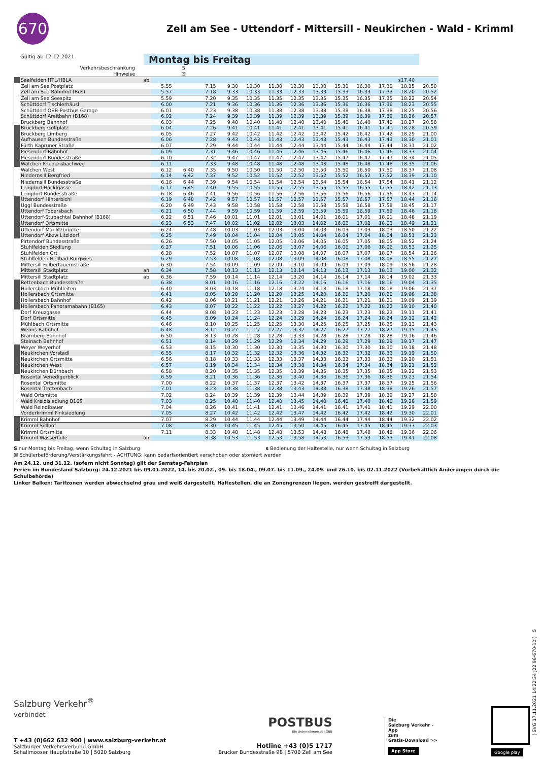670
Zell am See - Uttendorf - Mittersill - Neukirchen - Wald - Krimml
Gültig ab 12.12.2021
Montag bis Freitag
| | Verkehrsbeschränkung | | | S | | | | | | | | | | | |
| | Hinweise | | | ☒ | | | | | | | | | | | |
| | Saalfelden HTL/HBLA | ab | | | | | | | | | | | | s17.40 | |
| | Zell am See Postplatz | | 5.55 | | 7.15 | 9.30 | 10.30 | 11.30 | 12.30 | 13.30 | 15.30 | 16.30 | 17.30 | 18.15 | 20.50 |
| | Zell am See Bahnhof (Bus) | | 5.57 | | 7.18 | 9.33 | 10.33 | 11.33 | 12.33 | 13.33 | 15.33 | 16.33 | 17.33 | 18.20 | 20.52 |
| | Zell am See Seespitz | | 5.59 | | 7.20 | 9.35 | 10.35 | 11.35 | 12.35 | 13.35 | 15.35 | 16.35 | 17.35 | 18.22 | 20.54 |
| | Schüttdorf Tischlerhäusl | | 6.00 | | 7.21 | 9.36 | 10.36 | 11.36 | 12.36 | 13.36 | 15.36 | 16.36 | 17.36 | 18.23 | 20.55 |
| | Schüttdorf ÖBB-Postbus Garage | | 6.01 | | 7.23 | 9.38 | 10.38 | 11.38 | 12.38 | 13.38 | 15.38 | 16.38 | 17.38 | 18.25 | 20.56 |
| | Schüttdorf Areitbahn (B168) | | 6.02 | | 7.24 | 9.39 | 10.39 | 11.39 | 12.39 | 13.39 | 15.39 | 16.39 | 17.39 | 18.26 | 20.57 |
| | Bruckberg Bahnhof | | 6.03 | | 7.25 | 9.40 | 10.40 | 11.40 | 12.40 | 13.40 | 15.40 | 16.40 | 17.40 | 18.27 | 20.58 |
| | Bruckberg Golfplatz | | 6.04 | | 7.26 | 9.41 | 10.41 | 11.41 | 12.41 | 13.41 | 15.41 | 16.41 | 17.41 | 18.28 | 20.59 |
| | Bruckberg Limberg | | 6.05 | | 7.27 | 9.42 | 10.42 | 11.42 | 12.42 | 13.42 | 15.42 | 16.42 | 17.42 | 18.29 | 21.00 |
| | Aufhausen Bundesstraße | | 6.06 | | 7.28 | 9.43 | 10.43 | 11.43 | 12.43 | 13.43 | 15.43 | 16.43 | 17.43 | 18.30 | 21.01 |
| | Fürth Kapruner Straße | | 6.07 | | 7.29 | 9.44 | 10.44 | 11.44 | 12.44 | 13.44 | 15.44 | 16.44 | 17.44 | 18.31 | 21.02 |
| | Piesendorf Bahnhof | | 6.09 | | 7.31 | 9.46 | 10.46 | 11.46 | 12.46 | 13.46 | 15.46 | 16.46 | 17.46 | 18.33 | 21.04 |
| | Piesendorf Bundesstraße | | 6.10 | | 7.32 | 9.47 | 10.47 | 11.47 | 12.47 | 13.47 | 15.47 | 16.47 | 17.47 | 18.34 | 21.05 |
| | Walchen Friedensbachweg | | 6.11 | | 7.33 | 9.48 | 10.48 | 11.48 | 12.48 | 13.48 | 15.48 | 16.48 | 17.48 | 18.35 | 21.06 |
| | Walchen West | | 6.12 | 6.40 | 7.35 | 9.50 | 10.50 | 11.50 | 12.50 | 13.50 | 15.50 | 16.50 | 17.50 | 18.37 | 21.08 |
| | Niedernsill Bergfried | | 6.14 | 6.42 | 7.37 | 9.52 | 10.52 | 11.52 | 12.52 | 13.52 | 15.52 | 16.52 | 17.52 | 18.39 | 21.10 |
| | Niedernsill Bundesstraße | | 6.16 | 6.44 | 7.39 | 9.54 | 10.54 | 11.54 | 12.54 | 13.54 | 15.54 | 16.54 | 17.54 | 18.41 | 21.12 |
| | Lengdorf Hacklgasse | | 6.17 | 6.45 | 7.40 | 9.55 | 10.55 | 11.55 | 12.55 | 13.55 | 15.55 | 16.55 | 17.55 | 18.42 | 21.13 |
| | Lengdorf Bundesstraße | | 6.18 | 6.46 | 7.41 | 9.56 | 10.56 | 11.56 | 12.56 | 13.56 | 15.56 | 16.56 | 17.56 | 18.43 | 21.14 |
| | Uttendorf Hinterbichl | | 6.19 | 6.48 | 7.42 | 9.57 | 10.57 | 11.57 | 12.57 | 13.57 | 15.57 | 16.57 | 17.57 | 18.44 | 21.16 |
| | Uggl Bundesstraße | | 6.20 | 6.49 | 7.43 | 9.58 | 10.58 | 11.58 | 12.58 | 13.58 | 15.58 | 16.58 | 17.58 | 18.45 | 21.17 |
| | Uttendorf Tobersbach | | 6.21 | 6.50 | 7.44 | 9.59 | 10.59 | 11.59 | 12.59 | 13.59 | 15.59 | 16.59 | 17.59 | 18.46 | 21.18 |
| | Uttendorf-Stubachtal Bahnhof (B168) | | 6.22 | 6.51 | 7.46 | 10.01 | 11.01 | 12.01 | 13.01 | 14.01 | 16.01 | 17.01 | 18.01 | 18.48 | 21.19 |
| | Uttendorf Ortsmitte | | 6.23 | 6.53 | 7.47 | 10.02 | 11.02 | 12.02 | 13.03 | 14.02 | 16.02 | 17.02 | 18.02 | 18.49 | 21.21 |
| | Uttendorf Manlitzbrücke | | 6.24 | | 7.48 | 10.03 | 11.03 | 12.03 | 13.04 | 14.03 | 16.03 | 17.03 | 18.03 | 18.50 | 21.22 |
| | Uttendorf Abzw Litzldorf | | 6.25 | | 7.49 | 10.04 | 11.04 | 12.04 | 13.05 | 14.04 | 16.04 | 17.04 | 18.04 | 18.51 | 21.23 |
| | Pirtendorf Bundesstraße | | 6.26 | | 7.50 | 10.05 | 11.05 | 12.05 | 13.06 | 14.05 | 16.05 | 17.05 | 18.05 | 18.52 | 21.24 |
| | Stuhlfelden Siedlung | | 6.27 | | 7.51 | 10.06 | 11.06 | 12.06 | 13.07 | 14.06 | 16.06 | 17.06 | 18.06 | 18.53 | 21.25 |
| | Stuhlfelden Ort | | 6.28 | | 7.52 | 10.07 | 11.07 | 12.07 | 13.08 | 14.07 | 16.07 | 17.07 | 18.07 | 18.54 | 21.26 |
| | Stuhlfelden Heilbad Burgwies | | 6.29 | | 7.53 | 10.08 | 11.08 | 12.08 | 13.09 | 14.08 | 16.08 | 17.08 | 18.08 | 18.55 | 21.27 |
| | Mittersill Felbertauernstraße | | 6.30 | | 7.54 | 10.09 | 11.09 | 12.09 | 13.10 | 14.09 | 16.09 | 17.09 | 18.09 | 18.56 | 21.28 |
| | Mittersill Stadtplatz | an | 6.34 | | 7.58 | 10.13 | 11.13 | 12.13 | 13.14 | 14.13 | 16.13 | 17.13 | 18.13 | 19.00 | 21.32 |
| | Mittersill Stadtplatz | ab | 6.36 | | 7.59 | 10.14 | 11.14 | 12.14 | 13.20 | 14.14 | 16.14 | 17.14 | 18.14 | 19.02 | 21.33 |
| | Rettenbach Bundesstraße | | 6.38 | | 8.01 | 10.16 | 11.16 | 12.16 | 13.22 | 14.16 | 16.16 | 17.16 | 18.16 | 19.04 | 21.35 |
| | Hollersbach Mühlleiten | | 6.40 | | 8.03 | 10.18 | 11.18 | 12.18 | 13.24 | 14.18 | 16.18 | 17.18 | 18.18 | 19.06 | 21.37 |
| | Hollersbach Ortsmitte | | 6.41 | | 8.05 | 10.20 | 11.20 | 12.20 | 13.25 | 14.20 | 16.20 | 17.20 | 18.20 | 19.08 | 21.38 |
| | Hollersbach Bahnhof | | 6.42 | | 8.06 | 10.21 | 11.21 | 12.21 | 13.26 | 14.21 | 16.21 | 17.21 | 18.21 | 19.09 | 21.39 |
| | Hollersbach Panoramabahn (B165) | | 6.43 | | 8.07 | 10.22 | 11.22 | 12.22 | 13.27 | 14.22 | 16.22 | 17.22 | 18.22 | 19.10 | 21.40 |
| | Dorf Kreuzgasse | | 6.44 | | 8.08 | 10.23 | 11.23 | 12.23 | 13.28 | 14.23 | 16.23 | 17.23 | 18.23 | 19.11 | 21.41 |
| | Dorf Ortsmitte | | 6.45 | | 8.09 | 10.24 | 11.24 | 12.24 | 13.29 | 14.24 | 16.24 | 17.24 | 18.24 | 19.12 | 21.42 |
| | Mühlbach Ortsmitte | | 6.46 | | 8.10 | 10.25 | 11.25 | 12.25 | 13.30 | 14.25 | 16.25 | 17.25 | 18.25 | 19.13 | 21.43 |
| | Wenns Bahnhof | | 6.48 | | 8.12 | 10.27 | 11.27 | 12.27 | 13.32 | 14.27 | 16.27 | 17.27 | 18.27 | 19.15 | 21.45 |
| | Bramberg Bahnhof | | 6.50 | | 8.13 | 10.28 | 11.28 | 12.28 | 13.33 | 14.28 | 16.28 | 17.28 | 18.28 | 19.16 | 21.46 |
| | Steinach Bahnhof | | 6.51 | | 8.14 | 10.29 | 11.29 | 12.29 | 13.34 | 14.29 | 16.29 | 17.29 | 18.29 | 19.17 | 21.47 |
| | Weyer Weyerhof | | 6.53 | | 8.15 | 10.30 | 11.30 | 12.30 | 13.35 | 14.30 | 16.30 | 17.30 | 18.30 | 19.18 | 21.48 |
| | Neukirchen Vorstadl | | 6.55 | | 8.17 | 10.32 | 11.32 | 12.32 | 13.36 | 14.32 | 16.32 | 17.32 | 18.32 | 19.19 | 21.50 |
| | Neukirchen Ortsmitte | | 6.56 | | 8.18 | 10.33 | 11.33 | 12.33 | 13.37 | 14.33 | 16.33 | 17.33 | 18.33 | 19.20 | 21.51 |
| | Neukirchen West | | 6.57 | | 8.19 | 10.34 | 11.34 | 12.34 | 13.38 | 14.34 | 16.34 | 17.34 | 18.34 | 19.21 | 21.52 |
| | Neukirchen Dürnbach | | 6.58 | | 8.20 | 10.35 | 11.35 | 12.35 | 13.39 | 14.35 | 16.35 | 17.35 | 18.35 | 19.22 | 21.53 |
| | Rosental Venedigerblick | | 6.59 | | 8.21 | 10.36 | 11.36 | 12.36 | 13.40 | 14.36 | 16.36 | 17.36 | 18.36 | 19.23 | 21.54 |
| | Rosental Ortsmitte | | 7.00 | | 8.22 | 10.37 | 11.37 | 12.37 | 13.42 | 14.37 | 16.37 | 17.37 | 18.37 | 19.25 | 21.56 |
| | Rosental Trattenbach | | 7.01 | | 8.23 | 10.38 | 11.38 | 12.38 | 13.43 | 14.38 | 16.38 | 17.38 | 18.38 | 19.26 | 21.57 |
| | Wald Ortsmitte | | 7.02 | | 8.24 | 10.39 | 11.39 | 12.39 | 13.44 | 14.39 | 16.39 | 17.39 | 18.39 | 19.27 | 21.58 |
| | Wald Kreidlsiedlung B165 | | 7.03 | | 8.25 | 10.40 | 11.40 | 12.40 | 13.45 | 14.40 | 16.40 | 17.40 | 18.40 | 19.28 | 21.59 |
| | Wald Reindlbauer | | 7.04 | | 8.26 | 10.41 | 11.41 | 12.41 | 13.46 | 14.41 | 16.41 | 17.41 | 18.41 | 19.29 | 22.00 |
| | Vorderkrimml Finksiedlung | | 7.05 | | 8.27 | 10.42 | 11.42 | 12.42 | 13.47 | 14.42 | 16.42 | 17.42 | 18.42 | 19.30 | 22.01 |
| | Krimml Bahnhof | | 7.07 | | 8.29 | 10.44 | 11.44 | 12.44 | 13.49 | 14.44 | 16.44 | 17.44 | 18.44 | 19.32 | 22.02 |
| | Krimml Söllhof | | 7.08 | | 8.30 | 10.45 | 11.45 | 12.45 | 13.50 | 14.45 | 16.45 | 17.45 | 18.45 | 19.33 | 22.03 |
| | Krimml Ortsmitte | | 7.11 | | 8.33 | 10.48 | 11.48 | 12.48 | 13.53 | 14.48 | 16.48 | 17.48 | 18.48 | 19.36 | 22.06 |
| | Krimml Wasserfälle | an | | | 8.38 | 10.53 | 11.53 | 12.53 | 13.58 | 14.53 | 16.53 | 17.53 | 18.53 | 19.41 | 22.08 |
S nur Montag bis Freitag, wenn Schultag in Salzburg s Bedienung der Haltestelle, nur wenn Schultag in Salzburg
☒ Schülerbeförderung/Verstärkungsfahrt - ACHTUNG: kann bedarfsorientiert verschoben oder storniert werden
Am 24.12. und 31.12. (sofern nicht Sonntag) gilt der Samstag-Fahrplan
Ferien im Bundesland Salzburg: 24.12.2021 bis 09.01.2022, 14. bis 20.02., 09. bis 18.04., 09.07. bis 11.09., 24.09. und 26.10. bis 02.11.2022 (Vorbehaltlich Änderungen durch die Schulbehörde)
Linker Balken: Tarifzonen werden abwechselnd grau und weiß dargestellt. Haltestellen, die an Zonengrenzen liegen, werden gestreift dargestellt.
Salzburg Verkehr<sup>®</sup>
verbindet
T +43 (0)662 632 900 | www.salzburg-verkehr.at
Salzburger Verkehrsverbund GmbH
Schallmooser Hauptstraße 10 | 5020 Salzburg
POSTBUS
Ein Unternehmen der ÖBB
Hotline +43 (0)5 1717
Brucker Bundesstraße 98 | 5700 Zell am See
Die
Salzburg Verkehr -App
zum
Gratis-Download >>
App Store
Google play
( SVG 17.11.2021 14:22:34 j22 96-670-10 ) 5